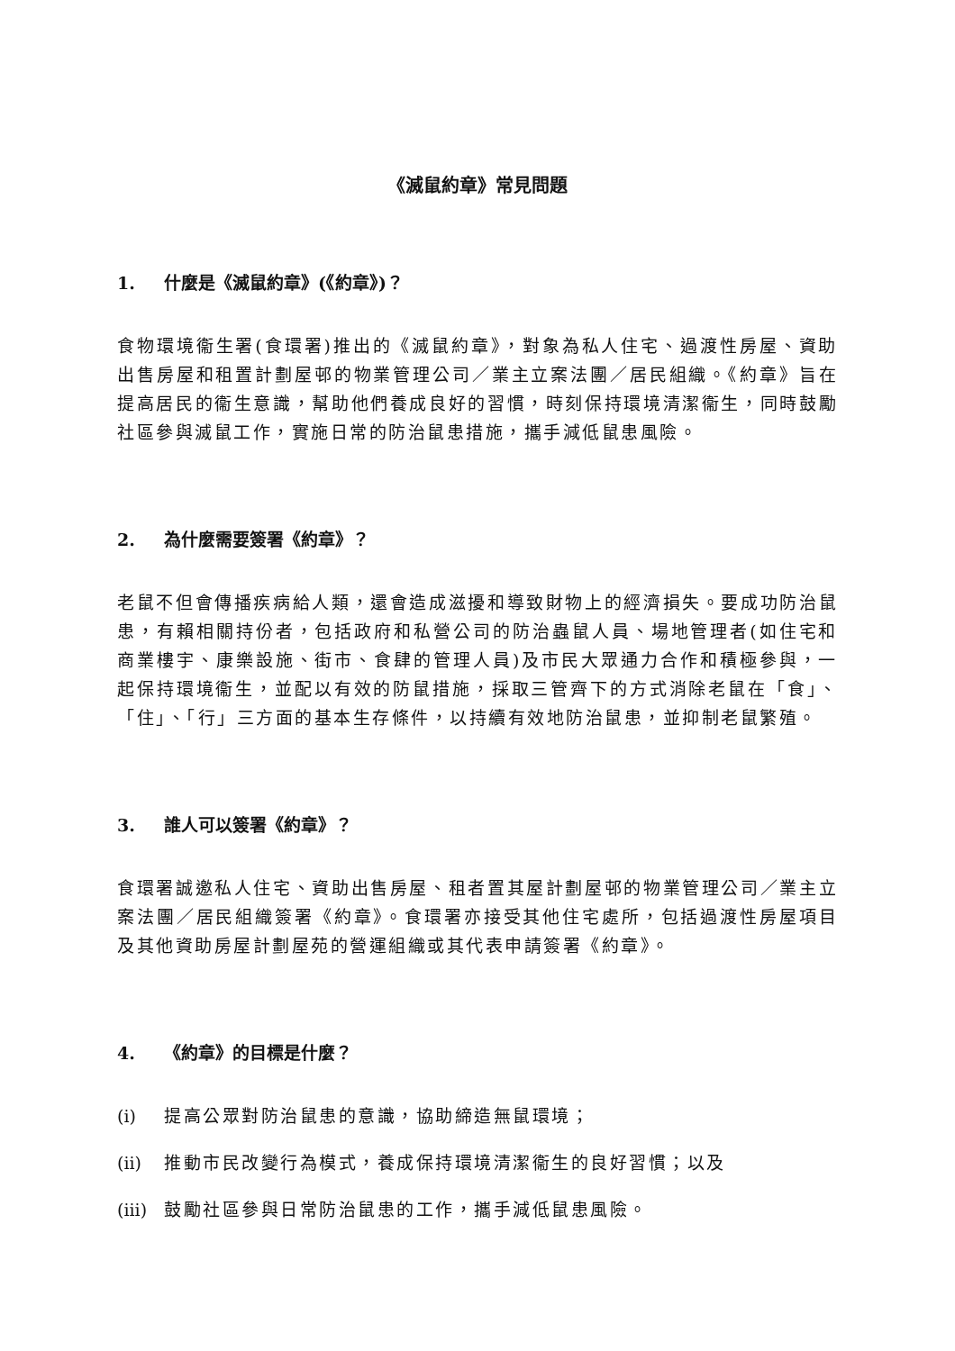《滅鼠約章》常見問題
1. 什麼是《滅鼠約章》(《約章》)？
食物環境衞生署(食環署)推出的《滅鼠約章》，對象為私人住宅、過渡性房屋、資助出售房屋和租置計劃屋邨的物業管理公司／業主立案法團／居民組織。《約章》旨在提高居民的衞生意識，幫助他們養成良好的習慣，時刻保持環境清潔衞生，同時鼓勵社區參與滅鼠工作，實施日常的防治鼠患措施，攜手減低鼠患風險。
2. 為什麼需要簽署《約章》？
老鼠不但會傳播疾病給人類，還會造成滋擾和導致財物上的經濟損失。要成功防治鼠患，有賴相關持份者，包括政府和私營公司的防治蟲鼠人員、場地管理者(如住宅和商業樓宇、康樂設施、街市、食肆的管理人員)及市民大眾通力合作和積極參與，一起保持環境衞生，並配以有效的防鼠措施，採取三管齊下的方式消除老鼠在「食」、「住」、「行」三方面的基本生存條件，以持續有效地防治鼠患，並抑制老鼠繁殖。
3. 誰人可以簽署《約章》？
食環署誠邀私人住宅、資助出售房屋、租者置其屋計劃屋邨的物業管理公司／業主立案法團／居民組織簽署《約章》。食環署亦接受其他住宅處所，包括過渡性房屋項目及其他資助房屋計劃屋苑的營運組織或其代表申請簽署《約章》。
4. 《約章》的目標是什麼？
(i) 提高公眾對防治鼠患的意識，協助締造無鼠環境；
(ii) 推動市民改變行為模式，養成保持環境清潔衞生的良好習慣；以及
(iii) 鼓勵社區參與日常防治鼠患的工作，攜手減低鼠患風險。